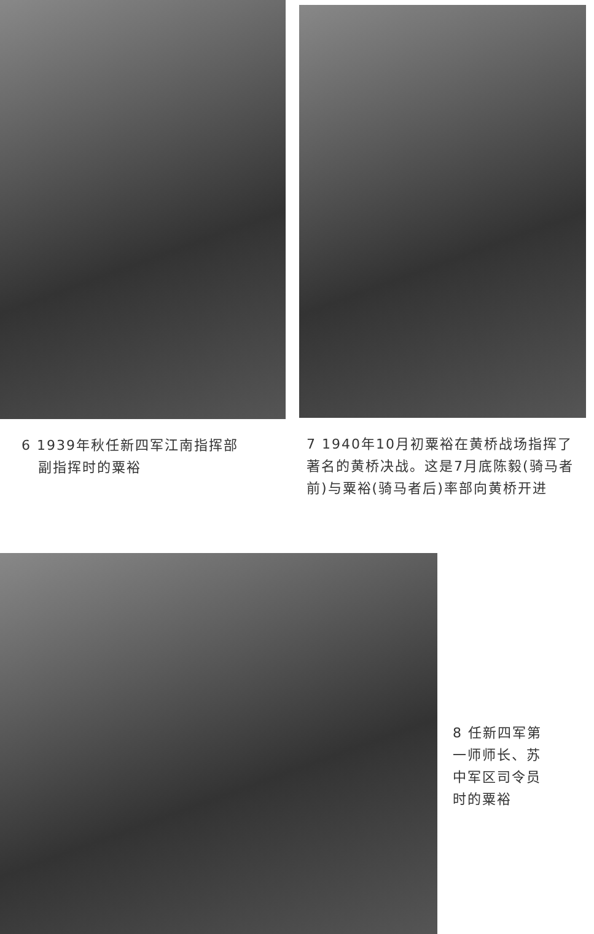6 1939年秋任新四军江南指挥部
副指挥时的粟裕
7 1940年10月初粟裕在黄桥战场指挥了著名的黄桥决战。这是7月底陈毅(骑马者前)与粟裕(骑马者后)率部向黄桥开进
8 任新四军第一师师长、苏中军区司令员时的粟裕